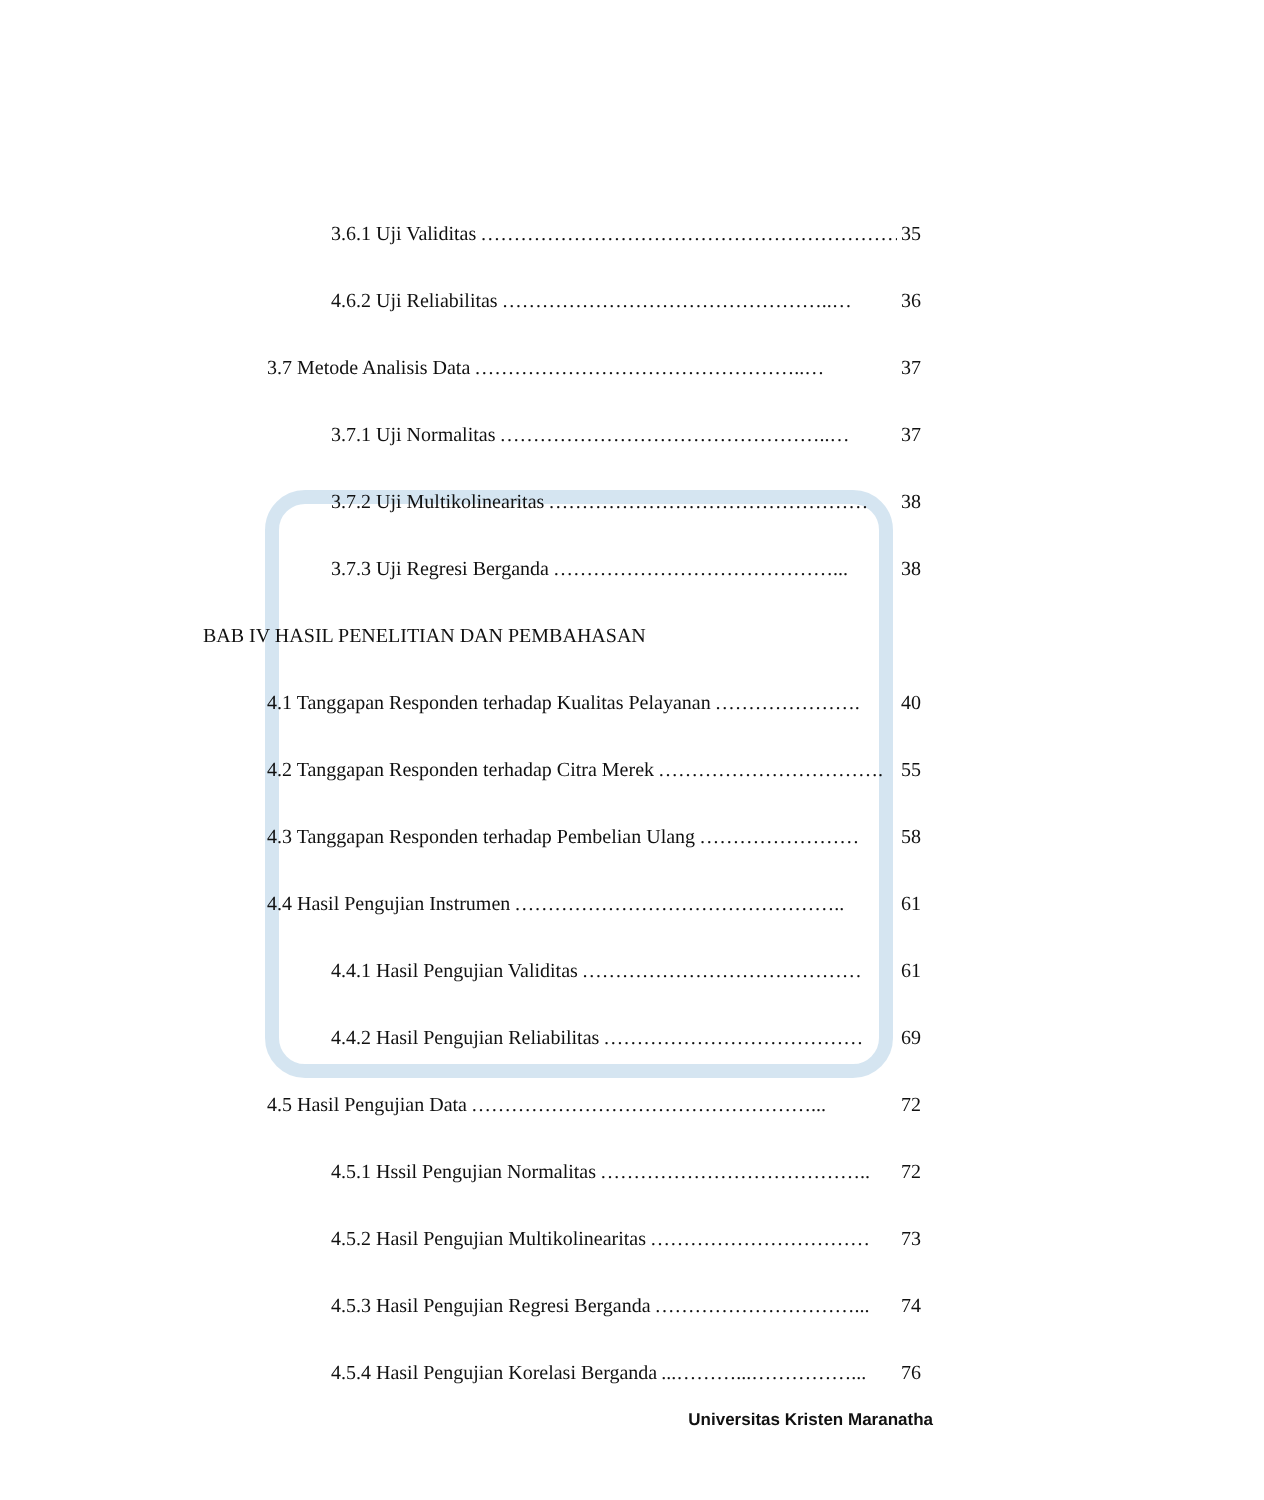3.6.1 Uji Validitas ………………………………………………………. 35
4.6.2 Uji Reliabilitas …………………………………………..… 36
3.7 Metode Analisis Data …………………………………………..… 37
3.7.1 Uji Normalitas …………………………………………..… 37
3.7.2 Uji Multikolinearitas ………………………………………… 38
3.7.3 Uji Regresi Berganda ……………………………………... 38
BAB IV HASIL PENELITIAN DAN PEMBAHASAN
4.1 Tanggapan Responden terhadap Kualitas Pelayanan …………………. 40
4.2 Tanggapan Responden terhadap Citra Merek ……………………………. 55
4.3 Tanggapan Responden terhadap Pembelian Ulang …………………… 58
4.4 Hasil Pengujian Instrumen ………………………………………….. 61
4.4.1 Hasil Pengujian Validitas …………………………………… 61
4.4.2 Hasil Pengujian Reliabilitas ………………………………… 69
4.5 Hasil Pengujian Data ……………………………………………... 72
4.5.1 Hssil Pengujian Normalitas ………………………………….. 72
4.5.2 Hasil Pengujian Multikolinearitas …………………………… 73
4.5.3 Hasil Pengujian Regresi Berganda …………………………... 74
4.5.4 Hasil Pengujian Korelasi Berganda...………...……………... 76
Universitas Kristen Maranatha